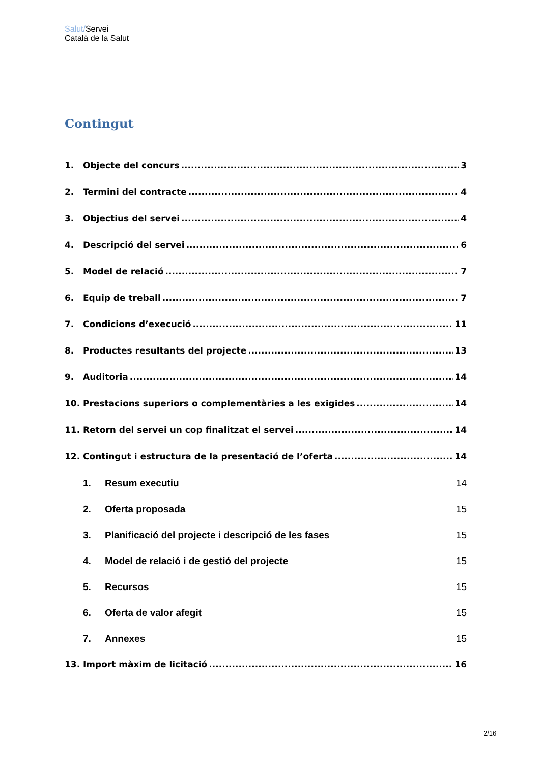Salut/Servei
Català de la Salut
Contingut
1. Objecte del concurs 3
2. Termini del contracte 4
3. Objectius del servei 4
4. Descripció del servei 6
5. Model de relació 7
6. Equip de treball 7
7. Condicions d’execució 11
8. Productes resultants del projecte 13
9. Auditoria 14
10. Prestacions superiors o complementàries a les exigides 14
11. Retorn del servei un cop finalitzat el servei 14
12. Contingut i estructura de la presentació de l’oferta 14
1. Resum executiu 14
2. Oferta proposada 15
3. Planificació del projecte i descripció de les fases 15
4. Model de relació i de gestió del projecte 15
5. Recursos 15
6. Oferta de valor afegit 15
7. Annexes 15
13. Import màxim de licitació 16
2/16